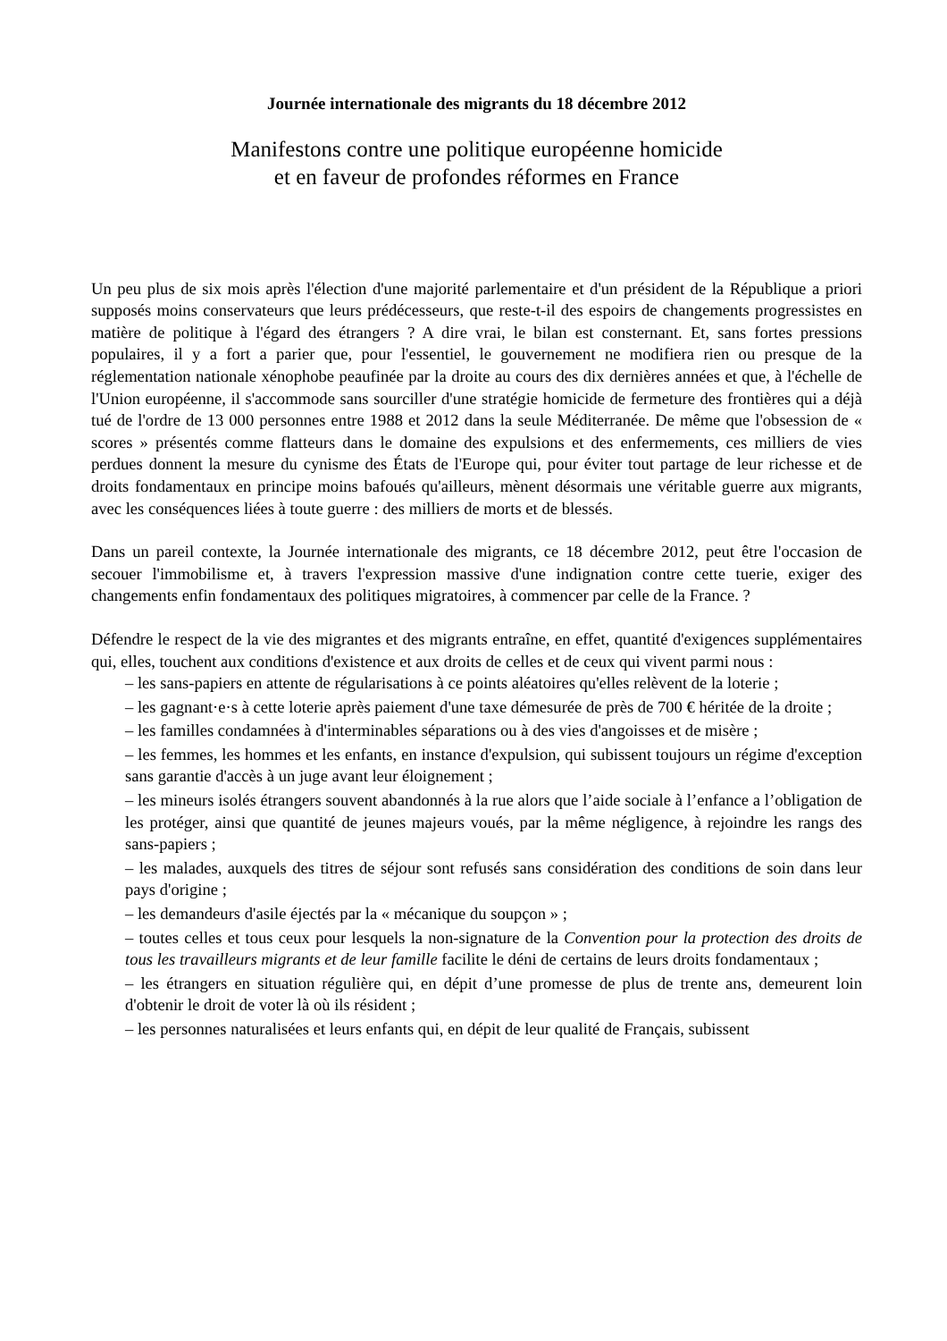Journée internationale des migrants du 18 décembre 2012
Manifestons contre une politique européenne homicide
et en faveur de profondes réformes en France
Un peu plus de six mois après l'élection d'une majorité parlementaire et d'un président de la République a priori supposés moins conservateurs que leurs prédécesseurs, que reste-t-il des espoirs de changements progressistes en matière de politique à l'égard des étrangers ? A dire vrai, le bilan est consternant. Et, sans fortes pressions populaires, il y a fort a parier que, pour l'essentiel, le gouvernement ne modifiera rien ou presque de la réglementation nationale xénophobe peaufinée par la droite au cours des dix dernières années et que, à l'échelle de l'Union européenne, il s'accommode sans sourciller d'une stratégie homicide de fermeture des frontières qui a déjà tué de l'ordre de 13 000 personnes entre 1988 et 2012 dans la seule Méditerranée. De même que l'obsession de « scores » présentés comme flatteurs dans le domaine des expulsions et des enfermements, ces milliers de vies perdues donnent la mesure du cynisme des États de l'Europe qui, pour éviter tout partage de leur richesse et de droits fondamentaux en principe moins bafoués qu'ailleurs, mènent désormais une véritable guerre aux migrants, avec les conséquences liées à toute guerre : des milliers de morts et de blessés.
Dans un pareil contexte, la Journée internationale des migrants, ce 18 décembre 2012, peut être l'occasion de secouer l'immobilisme et, à travers l'expression massive d'une indignation contre cette tuerie, exiger des changements enfin fondamentaux des politiques migratoires, à commencer par celle de la France. ?
Défendre le respect de la vie des migrantes et des migrants entraîne, en effet, quantité d'exigences supplémentaires qui, elles, touchent aux conditions d'existence et aux droits de celles et de ceux qui vivent parmi nous :
– les sans-papiers en attente de régularisations à ce points aléatoires qu'elles relèvent de la loterie ;
– les gagnant·e·s à cette loterie après paiement d'une taxe démesurée de près de 700 € héritée de la droite ;
– les familles condamnées à d'interminables séparations ou à des vies d'angoisses et de misère ;
– les femmes, les hommes et les enfants, en instance d'expulsion, qui subissent toujours un régime d'exception sans garantie d'accès à un juge avant leur éloignement ;
– les mineurs isolés étrangers souvent abandonnés à la rue alors que l’aide sociale à l’enfance a l’obligation de les protéger, ainsi que quantité de jeunes majeurs voués, par la même négligence, à rejoindre les rangs des sans-papiers ;
– les malades, auxquels des titres de séjour sont refusés sans considération des conditions de soin dans leur pays d'origine ;
– les demandeurs d'asile éjectés par la « mécanique du soupçon » ;
– toutes celles et tous ceux pour lesquels la non-signature de la Convention pour la protection des droits de tous les travailleurs migrants et de leur famille facilite le déni de certains de leurs droits fondamentaux ;
– les étrangers en situation régulière qui, en dépit d’une promesse de plus de trente ans, demeurent loin d'obtenir le droit de voter là où ils résident ;
– les personnes naturalisées et leurs enfants qui, en dépit de leur qualité de Français, subissent